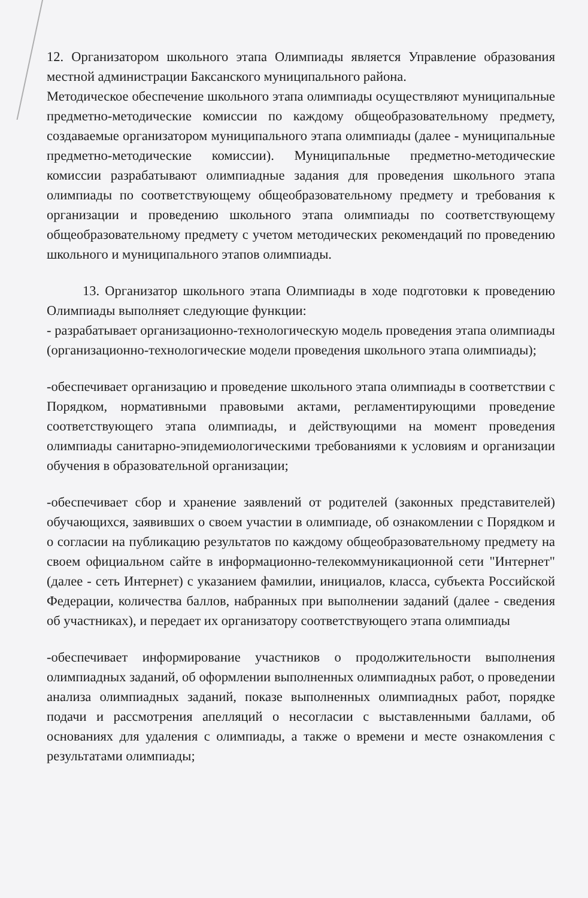12. Организатором школьного этапа Олимпиады является Управление образования местной администрации Баксанского муниципального района.
Методическое обеспечение школьного этапа олимпиады осуществляют муниципальные предметно-методические комиссии по каждому общеобразовательному предмету, создаваемые организатором муниципального этапа олимпиады (далее - муниципальные предметно-методические комиссии). Муниципальные предметно-методические комиссии разрабатывают олимпиадные задания для проведения школьного этапа олимпиады по соответствующему общеобразовательному предмету и требования к организации и проведению школьного этапа олимпиады по соответствующему общеобразовательному предмету с учетом методических рекомендаций по проведению школьного и муниципального этапов олимпиады.
13. Организатор школьного этапа Олимпиады в ходе подготовки к проведению Олимпиады выполняет следующие функции:
- разрабатывает организационно-технологическую модель проведения этапа олимпиады (организационно-технологические модели проведения школьного этапа олимпиады);
-обеспечивает организацию и проведение школьного этапа олимпиады в соответствии с Порядком, нормативными правовыми актами, регламентирующими проведение соответствующего этапа олимпиады, и действующими на момент проведения олимпиады санитарно-эпидемиологическими требованиями к условиям и организации обучения в образовательной организации;
-обеспечивает сбор и хранение заявлений от родителей (законных представителей) обучающихся, заявивших о своем участии в олимпиаде, об ознакомлении с Порядком и о согласии на публикацию результатов по каждому общеобразовательному предмету на своем официальном сайте в информационно-телекоммуникационной сети "Интернет" (далее - сеть Интернет) с указанием фамилии, инициалов, класса, субъекта Российской Федерации, количества баллов, набранных при выполнении заданий (далее - сведения об участниках), и передает их организатору соответствующего этапа олимпиады
-обеспечивает информирование участников о продолжительности выполнения олимпиадных заданий, об оформлении выполненных олимпиадных работ, о проведении анализа олимпиадных заданий, показе выполненных олимпиадных работ, порядке подачи и рассмотрения апелляций о несогласии с выставленными баллами, об основаниях для удаления с олимпиады, а также о времени и месте ознакомления с результатами олимпиады;